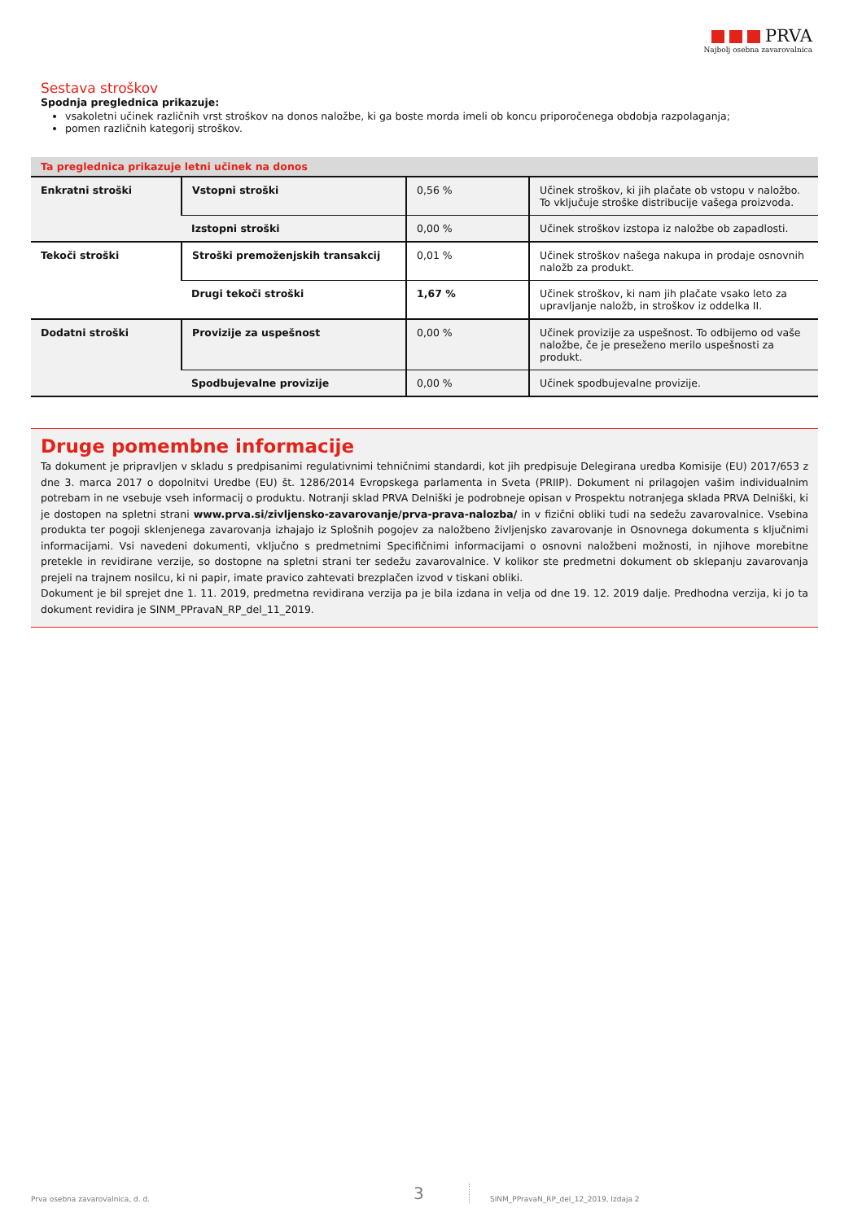PRVA
Najbolj osebna zavarovalnica
Sestava stroškov
Spodnja preglednica prikazuje:
vsakoletni učinek različnih vrst stroškov na donos naložbe, ki ga boste morda imeli ob koncu priporočenega obdobja razpolaganja;
pomen različnih kategorij stroškov.
| Ta preglednica prikazuje letni učinek na donos | | | |
| Enkratni stroški | Vstopni stroški | 0,56 % | Učinek stroškov, ki jih plačate ob vstopu v naložbo. To vključuje stroške distribucije vašega proizvoda. |
| | Izstopni stroški | 0,00 % | Učinek stroškov izstopa iz naložbe ob zapadlosti. |
| Tekoči stroški | Stroški premoženjskih transakcij | 0,01 % | Učinek stroškov našega nakupa in prodaje osnovnih naložb za produkt. |
| | Drugi tekoči stroški | 1,67 % | Učinek stroškov, ki nam jih plačate vsako leto za upravljanje naložb, in stroškov iz oddelka II. |
| Dodatni stroški | Provizije za uspešnost | 0,00 % | Učinek provizije za uspešnost. To odbijemo od vaše naložbe, če je preseženo merilo uspešnosti za produkt. |
| | Spodbujevalne provizije | 0,00 % | Učinek spodbujevalne provizije. |
Druge pomembne informacije
Ta dokument je pripravljen v skladu s predpisanimi regulativnimi tehničnimi standardi, kot jih predpisuje Delegirana uredba Komisije (EU) 2017/653 z dne 3. marca 2017 o dopolnitvi Uredbe (EU) št. 1286/2014 Evropskega parlamenta in Sveta (PRIIP). Dokument ni prilagojen vašim individualnim potrebam in ne vsebuje vseh informacij o produktu. Notranji sklad PRVA Delniški je podrobneje opisan v Prospektu notranjega sklada PRVA Delniški, ki je dostopen na spletni strani www.prva.si/zivljensko-zavarovanje/prva-prava-nalozba/ in v fizični obliki tudi na sedežu zavarovalnice. Vsebina produkta ter pogoji sklenjenega zavarovanja izhajajo iz Splošnih pogojev za naložbeno življenjsko zavarovanje in Osnovnega dokumenta s ključnimi informacijami. Vsi navedeni dokumenti, vključno s predmetnimi Specifičnimi informacijami o osnovni naložbeni možnosti, in njihove morebitne pretekle in revidirane verzije, so dostopne na spletni strani ter sedežu zavarovalnice. V kolikor ste predmetni dokument ob sklepanju zavarovanja prejeli na trajnem nosilcu, ki ni papir, imate pravico zahtevati brezplačen izvod v tiskani obliki.
Dokument je bil sprejet dne 1. 11. 2019, predmetna revidirana verzija pa je bila izdana in velja od dne 19. 12. 2019 dalje. Predhodna verzija, ki jo ta dokument revidira je SINM_PPravaN_RP_del_11_2019.
Prva osebna zavarovalnica, d. d. 3 SINM_PPravaN_RP_del_12_2019, Izdaja 2